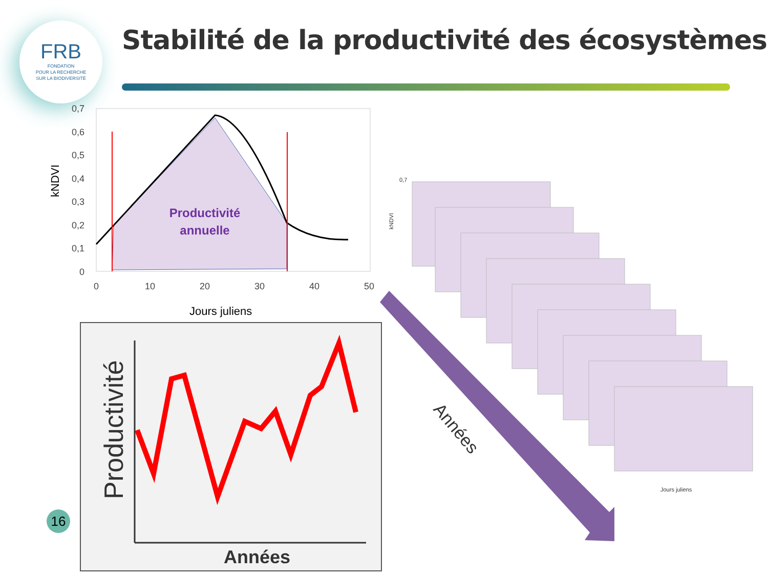FRB
FONDATION
POUR LA RECHERCHE
SUR LA BIODIVERSITÉ
Stabilité de la productivité des écosystèmes
0,7
0,6
0,5
0,4
0,3
0,2
0,1
0
0
10
20
30
40
50
Jours juliens
kNDVI
Productivité
annuelle
Productivité
Années
Années
0,7
kNDVI
Jours juliens
16